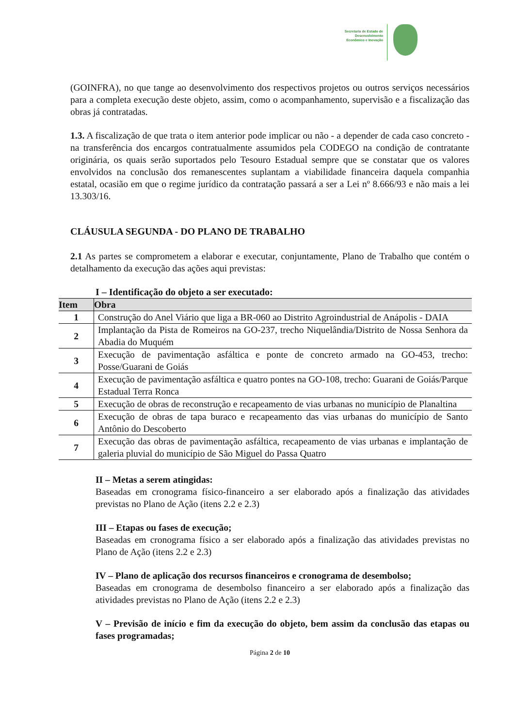Secretaria de Estado de Desenvolvimento Econômico e Inovação
(GOINFRA), no que tange ao desenvolvimento dos respectivos projetos ou outros serviços necessários para a completa execução deste objeto, assim, como o acompanhamento, supervisão e a fiscalização das obras já contratadas.
1.3. A fiscalização de que trata o item anterior pode implicar ou não - a depender de cada caso concreto - na transferência dos encargos contratualmente assumidos pela CODEGO na condição de contratante originária, os quais serão suportados pelo Tesouro Estadual sempre que se constatar que os valores envolvidos na conclusão dos remanescentes suplantam a viabilidade financeira daquela companhia estatal, ocasião em que o regime jurídico da contratação passará a ser a Lei nº 8.666/93 e não mais a lei 13.303/16.
CLÁUSULA SEGUNDA - DO PLANO DE TRABALHO
2.1 As partes se comprometem a elaborar e executar, conjuntamente, Plano de Trabalho que contém o detalhamento da execução das ações aqui previstas:
I – Identificação do objeto a ser executado:
| Item | Obra |
| --- | --- |
| 1 | Construção do Anel Viário que liga a BR-060 ao Distrito Agroindustrial de Anápolis - DAIA |
| 2 | Implantação da Pista de Romeiros na GO-237, trecho Niquelândia/Distrito de Nossa Senhora da Abadia do Muquém |
| 3 | Execução de pavimentação asfáltica e ponte de concreto armado na GO-453, trecho: Posse/Guarani de Goiás |
| 4 | Execução de pavimentação asfáltica e quatro pontes na GO-108, trecho: Guarani de Goiás/Parque Estadual Terra Ronca |
| 5 | Execução de obras de reconstrução e recapeamento de vias urbanas no município de Planaltina |
| 6 | Execução de obras de tapa buraco e recapeamento das vias urbanas do município de Santo Antônio do Descoberto |
| 7 | Execução das obras de pavimentação asfáltica, recapeamento de vias urbanas e implantação de galeria pluvial do município de São Miguel do Passa Quatro |
II – Metas a serem atingidas:
Baseadas em cronograma físico-financeiro a ser elaborado após a finalização das atividades previstas no Plano de Ação (itens 2.2 e 2.3)
III – Etapas ou fases de execução;
Baseadas em cronograma físico a ser elaborado após a finalização das atividades previstas no Plano de Ação (itens 2.2 e 2.3)
IV – Plano de aplicação dos recursos financeiros e cronograma de desembolso;
Baseadas em cronograma de desembolso financeiro a ser elaborado após a finalização das atividades previstas no Plano de Ação (itens 2.2 e 2.3)
V – Previsão de início e fim da execução do objeto, bem assim da conclusão das etapas ou fases programadas;
Página 2 de 10